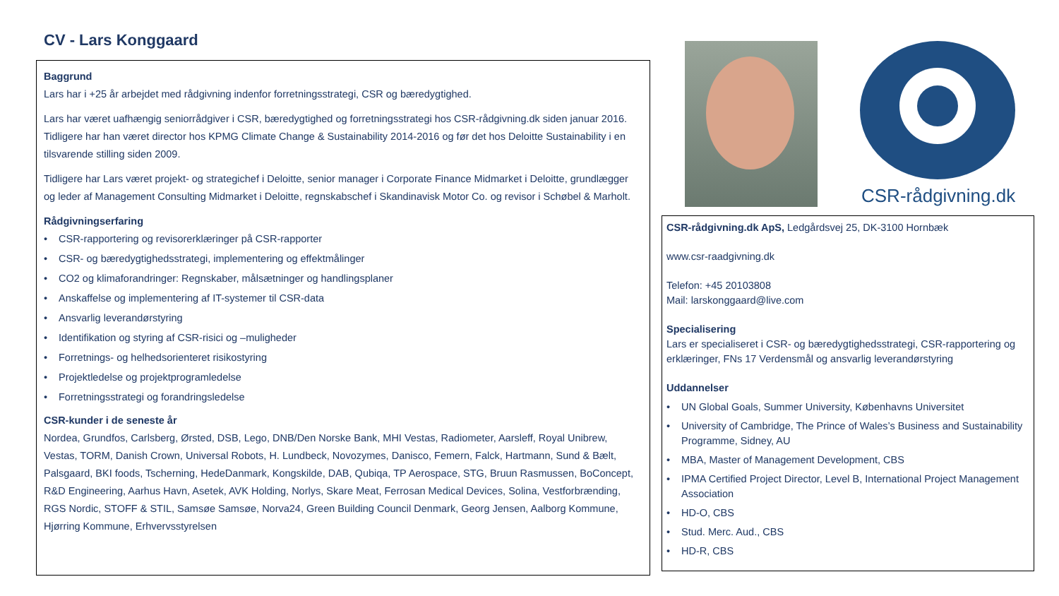CV - Lars Konggaard
Baggrund
Lars har i +25 år arbejdet med rådgivning indenfor forretningsstrategi, CSR og bæredygtighed.
Lars har været uafhængig seniorrådgiver i CSR, bæredygtighed og forretningsstrategi hos CSR-rådgivning.dk siden januar 2016. Tidligere har han været director hos KPMG Climate Change & Sustainability 2014-2016 og før det hos Deloitte Sustainability i en tilsvarende stilling siden 2009.
Tidligere har Lars været projekt- og strategichef i Deloitte, senior manager i Corporate Finance Midmarket i Deloitte, grundlægger og leder af Management Consulting Midmarket i Deloitte, regnskabschef i Skandinavisk Motor Co. og revisor i Schøbel & Marholt.
Rådgivningserfaring
• CSR-rapportering og revisorerklæringer på CSR-rapporter
• CSR- og bæredygtighedsstrategi, implementering og effektmålinger
• CO2 og klimaforandringer: Regnskaber, målsætninger og handlingsplaner
• Anskaffelse og implementering af IT-systemer til CSR-data
• Ansvarlig leverandørstyring
• Identifikation og styring af CSR-risici og –muligheder
• Forretnings- og helhedsorienteret risikostyring
• Projektledelse og projektprogramledelse
• Forretningsstrategi og forandringsledelse
CSR-kunder i de seneste år
Nordea, Grundfos, Carlsberg, Ørsted, DSB, Lego, DNB/Den Norske Bank, MHI Vestas, Radiometer, Aarsleff, Royal Unibrew, Vestas, TORM, Danish Crown, Universal Robots, H. Lundbeck, Novozymes, Danisco, Femern, Falck, Hartmann, Sund & Bælt, Palsgaard, BKI foods, Tscherning, HedeDanmark, Kongskilde, DAB, Qubiqa, TP Aerospace, STG, Bruun Rasmussen, BoConcept, R&D Engineering, Aarhus Havn, Asetek, AVK Holding, Norlys, Skare Meat, Ferrosan Medical Devices, Solina, Vestforbrænding, RGS Nordic, STOFF & STIL, Samsøe Samsøe, Norva24, Green Building Council Denmark, Georg Jensen, Aalborg Kommune, Hjørring Kommune, Erhvervsstyrelsen
CSR-rådgivning.dk
CSR-rådgivning.dk ApS, Ledgårdsvej 25, DK-3100 Hornbæk
www.csr-raadgivning.dk
Telefon: +45 20103808
Mail: larskonggaard@live.com
Specialisering
Lars er specialiseret i CSR- og bæredygtighedsstrategi, CSR-rapportering og erklæringer, FNs 17 Verdensmål og ansvarlig leverandørstyring
Uddannelser
• UN Global Goals, Summer University, Københavns Universitet
• University of Cambridge, The Prince of Wales’s Business and Sustainability Programme, Sidney, AU
• MBA, Master of Management Development, CBS
• IPMA Certified Project Director, Level B, International Project Management Association
• HD-O, CBS
• Stud. Merc. Aud., CBS
• HD-R, CBS